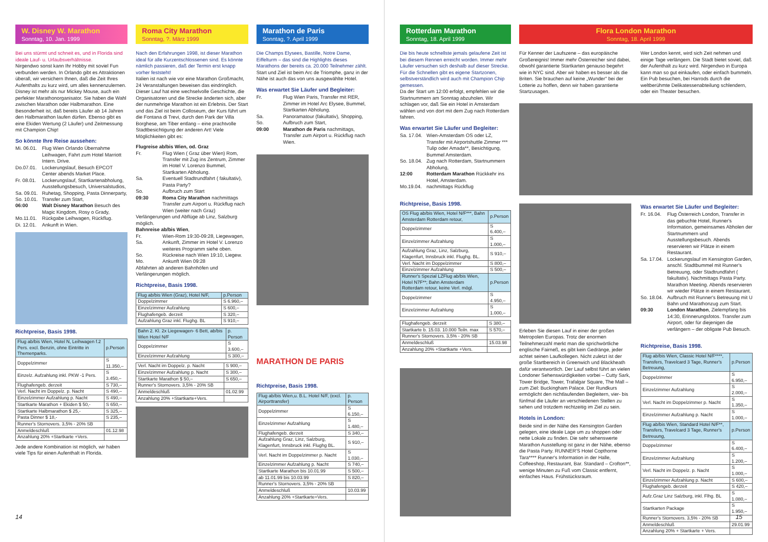W. Disney W. Marathon
Sonntag, 10. Jan. 1999
Bei uns stürmt und schneit es, und in Florida sind ideale Lauf- u. Urlaubsverhältnisse.
Nirgendwo sonst kann Ihr Hobby mit soviel Fun verbunden werden. In Orlando gibt es Attraktionen überall, wir versichern Ihnen, daß die Zeit Ihres Aufenthalts zu kurz wird, um alles kennenzulernen. Disney ist mehr als nur Mickey Mouse, auch ein perfekter Marathonorganisator. Sie haben die Wahl zwischen Marathon oder Halbmarathon. Eine Besonderheit ist, daß bereits Läufer ab 14 Jahren den Halbmarathon laufen dürfen. Ebenso gibt es eine Ekiden Wertung (2 Läufer) und Zeitmessung mit Champion Chip!
So könnte Ihre Reise aussehen:
Mi. 06.01. Flug Wien Orlando Übernahme Leihwagen, Fahrt zum Hotel Marriott Intern. Drive.
Do.07.01. Lockerungslauf, Besuch EPCOT Center abends Market Place.
Fr. 08.01. Lockerungslauf, Startkartenabholung, Ausstellungsbesuch, Universalstudios,
Sa. 09.01. Ruhetag, Shopping, Pasta Dinnerparty,
So. 10.01. Transfer zum Start,
06:00 Walt Disney Marathon Besuch des Magic Kingdom, Rosy o Grady,
Mo.11.01. Rückgabe Leihwagen, Rückflug.
Di. 12.01. Ankunft in Wien.
Richtpreise, Basis 1998.
| Flug ab/bis Wien, Hotel N, Leihwagen f.2 Pers. excl. Benzin, ohne Eintritte in Themenparks. | p.Person |
| Doppelzimmer | S 11.350,– |
| Einzelz. Aufzahlung inkl. PKW -1 Pers. | S 3.450,– |
| Flughafengeb. derzeit | S 730,– |
| Verl. Nacht im Doppelz. p. Nacht | S 490,– |
| Einzelzimmer Aufzahlung p. Nacht | S 490,– |
| Startkarte Marathon + Ekiden $ 50,- | S 650,– |
| Startkarte Halbmarathon $ 25,- | S 325,– |
| Pasta Dinner $ 18,- | S 235,– |
| Runner's Stornovers. 3,5% - 20% SB | |
| Anmeldeschluß | 01.12.98 |
| Anzahlung 20% +Startkarte +Vers. | |
Jede andere Kombination ist möglich, wir haben viele Tips für einen Aufenthalt in Florida.
14
Roma City Marathon
Sonntag, ?. März 1999
Nach den Erfahrungen 1998, ist dieser Marathon ideal für alle Kurzentschlossenen sind. Es könnte nämlich passieren, daß der Termin erst knapp vorher feststeht!
Italien ist nach wie vor eine Marathon Großmacht, 24 Veranstaltungen beweisen das eindringlich. Dieser Lauf hat eine wechselvolle Geschichte, die Organisatoren und die Strecke änderten sich, aber der nunmehrige Marathon ist ein Erlebnis. Der Start und das Ziel ist beim Colloseum, der Kurs führt um die Fontana di Trevi, durch den Park der Villa Borghese, am Tiber entlang – eine prachtvolle Stadtbesichtigung der anderen Art! Viele Möglichkeiten gibt es:
Flugreise ab/bis Wien, od. Graz
Fr. Flug Wien ( Graz über Wien) Rom, Transfer mit Zug ins Zentrum, Zimmer im Hotel V. Lorenzo Bummel, Startkarten Abholung.
Sa. Eventuell Stadtrundfahrt ( fakultativ), Pasta Party?
So. Aufbruch zum Start
09:30 Roma City Marathon nachmittags Transfer zum Airport u. Rückflug nach Wien (weiter nach Graz)
Verlängerungen und Abflüge ab Linz, Salzburg möglich.
Bahnreise ab/bis Wien,
Fr. Wien-Rom 19:30-09:28, Liegewagen,
Sa. Ankunft, Zimmer im Hotel V. Lorenzo weiteres Programm siehe oben.
So. Rückreise nach Wien 19:10, Liegew.
Mo. Ankunft Wien 09:28
Abfahrten ab anderen Bahnhöfen und Verlängerungen möglich.
Richtpreise, Basis 1998.
| Flug ab/bis Wien (Graz), Hotel N/F, | p.Person |
| Doppelzimmer | S 6.960,– |
| Einzelzimmer Aufzahlung | S 600,– |
| Flughafengeb. derzeit | S 320,– |
| Aufzahlung Graz inkl. Flughg. BL | S 910,– |
| Bahn 2. Kl. 2x Liegewagen- 6 Bett, ab/bis Wien Hotel N/F | p. Person |
| Doppelzimmer | S 3.600,– |
| Einzelzimmer Aufzahlung | S 300,– |
| Verl. Nacht im Doppelz. p. Nacht | S 900,– |
| Einzelzimmer Aufzahlung p. Nacht | S 300,– |
| Startkarte Marathon $ 50,– | S 650,– |
| Runner's Stornovers. 3,5% - 20% SB | |
| Anmeldeschluß | 01.02.99 |
| Anzahlung 20% +Startkarte+Vers. | |
Marathon de Paris
Sonntag, ?. April 1999
Die Champs Elysees, Bastille, Notre Dame, Eiffelturm – das sind die Highlights dieses Marathons der bereits ca. 20.000 Teilnehmer zählt.
Start und Ziel ist beim Arc de Triomphe, ganz in der Nähe ist auch das von uns ausgewählte Hotel.
Was erwartet Sie Läufer und Begleiter:
Fr. Flug Wien Paris, Transfer mit RER, Zimmer im Hotel Arc Elysee, Bummel, Startkarten Abholung.
Sa. Panoramatour (fakultativ), Shopping,
So. Aufbruch zum Start,
09:00 Marathon de Paris nachmittags, Transfer zum Airport u. Rückflug nach Wien.
MARATHON DE PARIS
Richtpreise, Basis 1998.
| Flug ab/bis Wien,u. B.L. Hotel N/F, (excl. Airporttransfer) | p. Person |
| Doppelzimmer | S 6.150,– |
| Einzelzimmer Aufzahlung | S 1.480,– |
| Flughafengeb. derzeit | S 340,– |
| Aufzahlung Graz, Linz, Salzburg, Klagenfurt, Innsbruck inkl. Flughg BL. | S 910,– |
| Verl. Nacht im Doppelzimmer p. Nacht | S 1.030,– |
| Einzelzimmer Aufzahlung p. Nacht | S 740,– |
| Startkarte Marathon bis 10.01.99 | S 500,– |
| ab 11.01.99 bis 10.03.99 | S 820,– |
| Runner's Stornovers. 3,5% - 20% SB | |
| Anmeldeschluß | 10.03.99 |
| Anzahlung 20% +Startkarte+Vers. | |
Rotterdam Marathon
Sonntag, 18. April 1999
Die bis heute schnellste jemals gelaufene Zeit ist bei diesem Rennen erreicht worden. Immer mehr Läufer versuchen sich deshalb auf dieser Strecke. Für die Schnellen gibt es eigene Startzonen, selbstverständlich wird auch mit Champion Chip gemessen.
Da der Start um 12:00 erfolgt, empfehlen wir die Startnummern am Sonntag abzuholen. Wir schlagen vor, daß Sie ein Hotel in Amsterdam wählen und von dort mit dem Zug nach Rotterdam fahren.
Was erwartet Sie Läufer und Begleiter:
Sa. 17.04. Wien-Amsterdam OS oder LZ, Transfer mit Airportshuttle Zimmer *** Tulip oder Amada**, Besichtigung, Bummel Amsterdam.
So. 18.04. Zug nach Rotterdam, Startnummern Abholung,
12:00 Rotterdam Marathon Rückkehr ins Hotel, Amsterdam.
Mo.19.04. nachmittags Rückflug
Richtpreise, Basis 1998.
| OS Flug ab/bis Wien, Hotel N/F***, Bahn Amsterdam Rotterdam retour, | p.Person |
| Doppelzimmer | S 6.400,– |
| Einzelzimmer Aufzahlung | S 1.000,– |
| Aufzahlung Graz, Linz, Salzburg, Klagenfurt, Innsbruck inkl. Flughg. BL. | S 910,– |
| Verl. Nacht im Doppelzimmer | S 800,– |
| Einzelzimmer Aufzahlung | S 500,– |
| Runner's Spezial LZFlug ab/bis Wien, Hotel N7F**; Bahn Amsterdam Rotterdam retour, keine Verl. mögl. | p.Person |
| Doppelzimmer | S 4.950,– |
| Einzelzimmer Aufzahlung | S 1.000,– |
| Flughafengeb. derzeit | S 380,– |
| Startkarte b. 15.03. 10.000 Teiln. max | S 570,– |
| Runner's Stornovers. 3,5% - 20% SB | |
| Anmeldeschluß | 15.03.98 |
| Anzahlung 20% +Startkarte +Vers. | |
Flora London Marathon
Sonntag, 18. April 1999
Für Kenner der Laufszene – das europäische Großereignis! Immer mehr Österreicher sind dabei, obwohl garantierte Startkarten genauso begehrt wie in NYC sind. Aber wir haben es besser als die Briten. Sie brauchen auf keine „Wunder" bei der Lotterie zu hoffen, denn wir haben garantierte Startzusagen.
Wer London kennt, wird sich Zeit nehmen und einige Tage verlängern. Die Stadt bietet soviel, daß der Aufenthalt zu kurz wird. Nirgendwo in Europa kann man so gut einkaufen, oder einfach bummeln. Ein Pub besuchen, bei Harrods durch die weltberühmte Delikatessenabteilung schlendern, oder ein Theater besuchen.
Erleben Sie diesen Lauf in einer der großen Metropolen Europas. Trotz der enormen Teilnehmerzahl merkt man die sprichwörtliche englische Fairneß, es gibt kein Gedränge, jeder achtet seinen Laufkollegen. Nicht zuletzt ist der große Startbereich in Greenwich und Blackheath dafür verantwortlich. Der Lauf selbst führt an vielen Londoner Sehenswürdigkeiten vorbei – Cutty Sark, Tower Bridge, Tower, Trafalgar Square, The Mall – zum Ziel: Buckingham Palace. Der Rundkurs ermöglicht den nichtlaufenden Begleitern, vier- bis fünfmal die Läufer an verschiedenen Stellen zu sehen und trotzdem rechtzeitig im Ziel zu sein.
Hotels in London:
Beide sind in der Nähe des Kensington Garden gelegen, eine ideale Lage um zu shoppen oder nette Lokale zu finden. Die sehr sehenswerte Marathon Ausstellung ist ganz in der Nähe, ebenso die Pasta Party. RUNNER'S Hotel Copthorne Tara**** Runner's Information in der Halle, Coffeeshop, Restaurant, Bar. Standard – Crofton**, wenige Minuten zu Fuß vom Classic entfernt, einfaches Haus. Frühstücksraum.
Was erwartet Sie Läufer und Begleiter:
Fr. 16.04. Flug Österreich London, Transfer in das gebuchte Hotel, Runner's Information, gemeinsames Abholen der Startnummern und Ausstellungsbesuch. Abends reservieren wir Plätze in einem Restaurant.
Sa. 17.04. Lockerungslauf im Kensington Garden, anschl. Stadtbummel mit Runner's Betreuung, oder Stadtrundfahrt ( fakultativ). Nachmittags Pasta Party. Marathon Meeting. Abends reservieren wir wieder Plätze in einem Restaurant.
So. 18.04. Aufbruch mit Runner's Betreuung mit U Bahn und Marathonzug zum Start.
09:30 London Marathon, Zielempfang bis 14:30, Erinnerungsfotos. Transfer zum Airport, oder für diejenigen die verlängern – der obligate Pub Besuch.
Richtpreise, Basis 1998.
| Flug ab/bis Wien, Classic Hotel N/F****, Transfers, Travelcard 3 Tage, Runner's Betreuung, | p.Person |
| Doppelzimmer | S 6.950,– |
| Einzelzimmer Aufzahlung | S 2.000,– |
| Verl. Nacht im Doppelzimmer p. Nacht | S 1.350,– |
| Einzelzimmer Aufzahlung p. Nacht | S 1.000,– |
| Flug ab/bis Wien, Standard Hotel N/F**, Transfers, Travelcard 3 Tage, Runner's Betreuung, | p.Person |
| Doppelzimmer | S 6.400,– |
| Einzelzimmer Aufzahlung | S 1.200,– |
| Verl. Nacht im Doppelz. p. Nacht | S 1.000,– |
| Einzelzimmer Aufzahlung p. Nacht | S 600,– |
| Flughafengeb. derzeit | S 420,– |
| Aufz.Graz Linz Salzburg, inkl. Flhg. BL | S 1.080,– |
| Startkarten Package | S 1.950,– |
| Runner's Stornovers. 3,5% - 20% SB | |
| Anmeldeschluß | 29.01.99 |
| Anzahlung 20% + Startkarte + Vers. | |
15